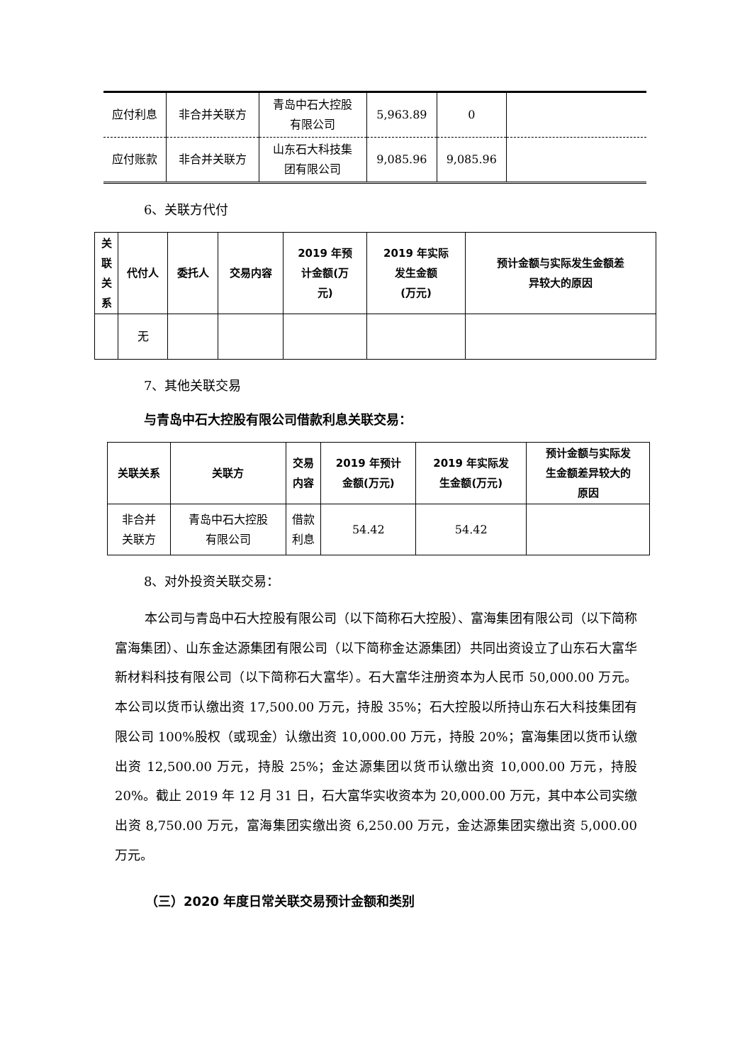| 应付利息 | 非合并关联方 | 青岛中石大控股 有限公司 | 5,963.89 | 0 | |
| 应付账款 | 非合并关联方 | 山东石大科技集 团有限公司 | 9,085.96 | 9,085.96 | |
6、关联方代付
| 关 联 关 系 | 代付人 | 委托人 | 交易内容 | 2019 年预 计金额(万 元) | 2019 年实际 发生金额 (万元) | 预计金额与实际发生金额差 异较大的原因 |
| --- | --- | --- | --- | --- | --- | --- |
| | 无 | | | | | |
7、其他关联交易
与青岛中石大控股有限公司借款利息关联交易：
| 关联关系 | 关联方 | 交易 内容 | 2019 年预计 金额(万元) | 2019 年实际发 生金额(万元) | 预计金额与实际发 生金额差异较大的 原因 |
| --- | --- | --- | --- | --- | --- |
| 非合并 关联方 | 青岛中石大控股 有限公司 | 借款 利息 | 54.42 | 54.42 | |
8、对外投资关联交易：
本公司与青岛中石大控股有限公司（以下简称石大控股）、富海集团有限公司（以下简称富海集团）、山东金达源集团有限公司（以下简称金达源集团）共同出资设立了山东石大富华新材料科技有限公司（以下简称石大富华）。石大富华注册资本为人民币 50,000.00 万元。本公司以货币认缴出资 17,500.00 万元，持股 35%；石大控股以所持山东石大科技集团有限公司 100%股权（或现金）认缴出资 10,000.00 万元，持股 20%；富海集团以货币认缴出资 12,500.00 万元，持股 25%；金达源集团以货币认缴出资 10,000.00 万元，持股 20%。截止 2019 年 12 月 31 日，石大富华实收资本为 20,000.00 万元，其中本公司实缴出资 8,750.00 万元，富海集团实缴出资 6,250.00 万元，金达源集团实缴出资 5,000.00 万元。
（三）2020 年度日常关联交易预计金额和类别